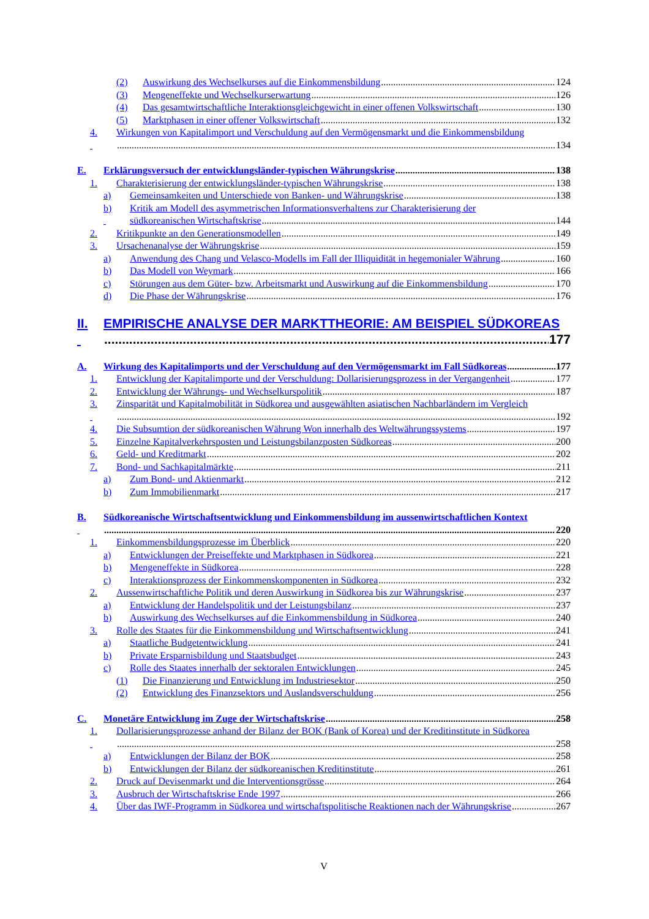(2) Auswirkung des Wechselkurses auf die Einkommensbildung 124
(3) Mengeneffekte und Wechselkurserwartung 126
(4) Das gesamtwirtschaftliche Interaktionsgleichgewicht in einer offenen Volkswirtschaft 130
(5) Marktphasen in einer offener Volkswirtschaft 132
4. Wirkungen von Kapitalimport und Verschuldung auf den Vermögensmarkt und die Einkommensbildung
134
E. Erklärungsversuch der entwicklungsländer-typischen Währungskrise 138
1. Charakterisierung der entwicklungsländer-typischen Währungskrise 138
a) Gemeinsamkeiten und Unterschiede von Banken- und Währungskrise 138
b) Kritik am Modell des asymmetrischen Informationsverhaltens zur Charakterisierung der
südkoreanischen Wirtschaftskrise 144
2. Kritikpunkte an den Generationsmodellen 149
3. Ursachenanalyse der Währungskrise 159
a) Anwendung des Chang und Velasco-Modells im Fall der Illiquidität in hegemonialer Währung 160
b) Das Modell von Weymark 166
c) Störungen aus dem Güter- bzw. Arbeitsmarkt und Auswirkung auf die Einkommensbildung 170
d) Die Phase der Währungskrise 176
II. EMPIRISCHE ANALYSE DER MARKTTHEORIE: AM BEISPIEL SÜDKOREAS
177
A. Wirkung des Kapitalimports und der Verschuldung auf den Vermögensmarkt im Fall Südkoreas 177
1. Entwicklung der Kapitalimporte und der Verschuldung: Dollarisierungsprozess in der Vergangenheit 177
2. Entwicklung der Währungs- und Wechselkurspolitik 187
3. Zinsparität und Kapitalmobilität in Südkorea und ausgewählten asiatischen Nachbarländern im Vergleich
192
4. Die Subsumtion der südkoreanischen Währung Won innerhalb des Weltwährungssystems 197
5. Einzelne Kapitalverkehrsposten und Leistungsbilanzposten Südkoreas 200
6. Geld- und Kreditmarkt 202
7. Bond- und Sachkapitalmärkte 211
a) Zum Bond- und Aktienmarkt 212
b) Zum Immobilienmarkt 217
B. Südkoreanische Wirtschaftsentwicklung und Einkommensbildung im aussenwirtschaftlichen Kontext
220
1. Einkommensbildungsprozesse im Überblick 220
a) Entwicklungen der Preiseffekte und Marktphasen in Südkorea 221
b) Mengeneffekte in Südkorea 228
c) Interaktionsprozess der Einkommenskomponenten in Südkorea 232
2. Aussenwirtschaftliche Politik und deren Auswirkung in Südkorea bis zur Währungskrise 237
a) Entwicklung der Handelspolitik und der Leistungsbilanz 237
b) Auswirkung des Wechselkurses auf die Einkommensbildung in Südkorea 240
3. Rolle des Staates für die Einkommensbildung und Wirtschaftsentwicklung 241
a) Staatliche Budgetentwicklung 241
b) Private Ersparnisbildung und Staatsbudget 243
c) Rolle des Staates innerhalb der sektoralen Entwicklungen 245
(1) Die Finanzierung und Entwicklung im Industriesektor 250
(2) Entwicklung des Finanzsektors und Auslandsverschuldung 256
C. Monetäre Entwicklung im Zuge der Wirtschaftskrise 258
1. Dollarisierungsprozesse anhand der Bilanz der BOK (Bank of Korea) und der Kreditinstitute in Südkorea
258
a) Entwicklungen der Bilanz der BOK 258
b) Entwicklungen der Bilanz der südkoreanischen Kreditinstitute 261
2. Druck auf Devisenmarkt und die Interventionsgrösse 264
3. Ausbruch der Wirtschaftskrise Ende 1997 266
4. Über das IWF-Programm in Südkorea und wirtschaftspolitische Reaktionen nach der Währungskrise 267
V